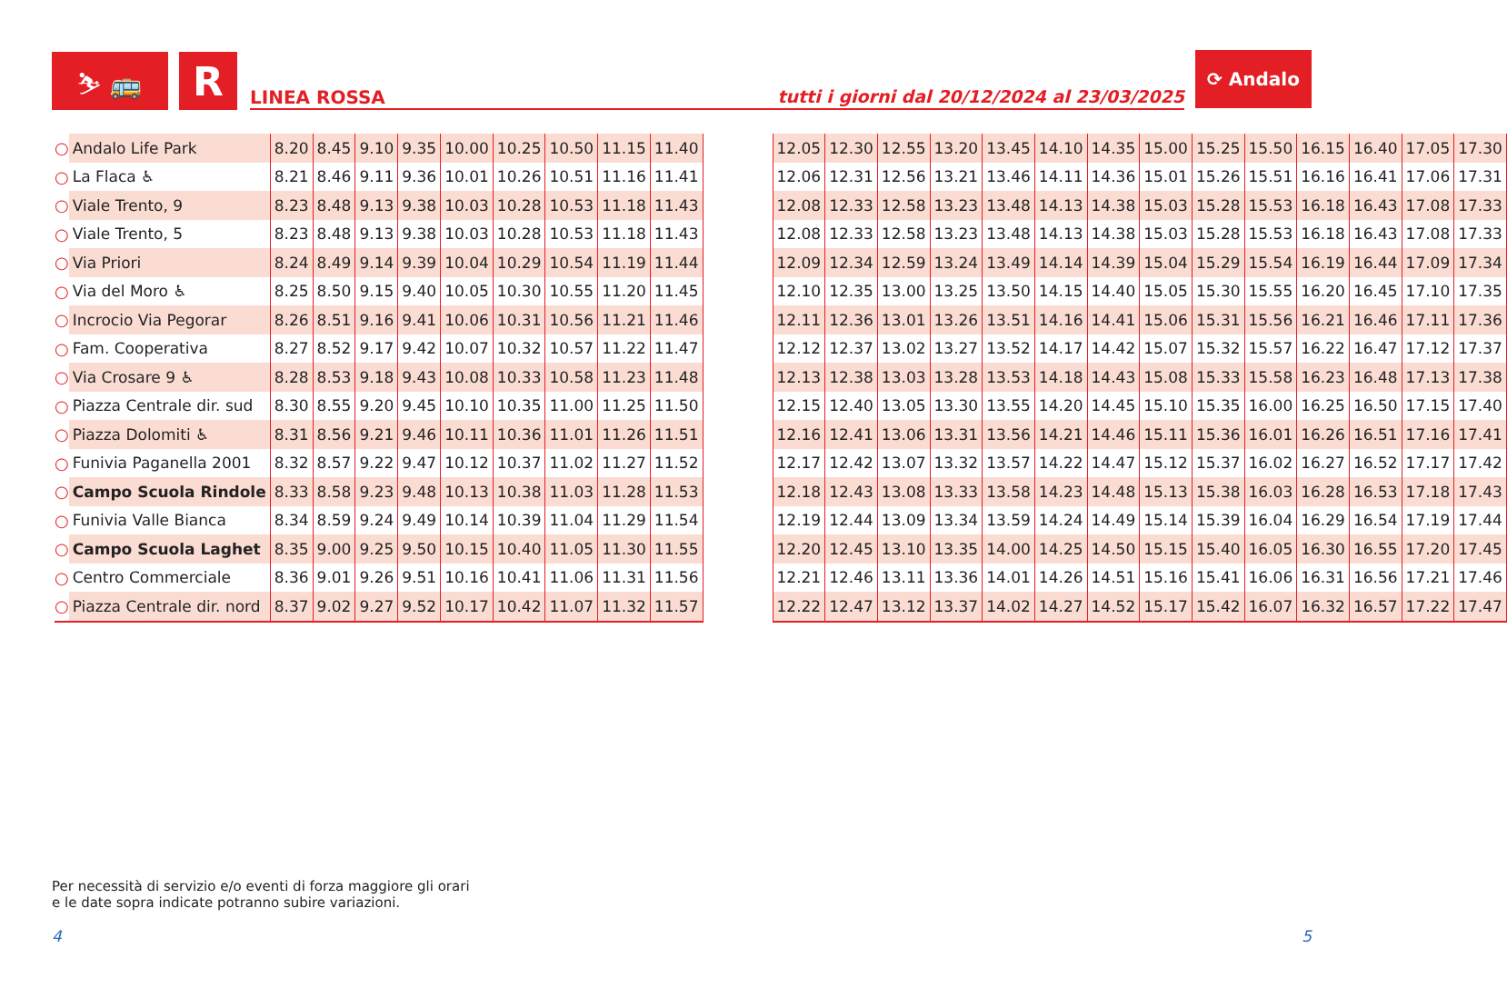⛷ 🚌
R
LINEA ROSSA tutti i giorni dal 20/12/2024 al 23/03/2025
⟳ Andalo
| ○ | Andalo Life Park | 8.20 | 8.45 | 9.10 | 9.35 | 10.00 | 10.25 | 10.50 | 11.15 | 11.40 |
| ○ | La Flaca ♿ | 8.21 | 8.46 | 9.11 | 9.36 | 10.01 | 10.26 | 10.51 | 11.16 | 11.41 |
| ○ | Viale Trento, 9 | 8.23 | 8.48 | 9.13 | 9.38 | 10.03 | 10.28 | 10.53 | 11.18 | 11.43 |
| ○ | Viale Trento, 5 | 8.23 | 8.48 | 9.13 | 9.38 | 10.03 | 10.28 | 10.53 | 11.18 | 11.43 |
| ○ | Via Priori | 8.24 | 8.49 | 9.14 | 9.39 | 10.04 | 10.29 | 10.54 | 11.19 | 11.44 |
| ○ | Via del Moro ♿ | 8.25 | 8.50 | 9.15 | 9.40 | 10.05 | 10.30 | 10.55 | 11.20 | 11.45 |
| ○ | Incrocio Via Pegorar | 8.26 | 8.51 | 9.16 | 9.41 | 10.06 | 10.31 | 10.56 | 11.21 | 11.46 |
| ○ | Fam. Cooperativa | 8.27 | 8.52 | 9.17 | 9.42 | 10.07 | 10.32 | 10.57 | 11.22 | 11.47 |
| ○ | Via Crosare 9 ♿ | 8.28 | 8.53 | 9.18 | 9.43 | 10.08 | 10.33 | 10.58 | 11.23 | 11.48 |
| ○ | Piazza Centrale dir. sud | 8.30 | 8.55 | 9.20 | 9.45 | 10.10 | 10.35 | 11.00 | 11.25 | 11.50 |
| ○ | Piazza Dolomiti ♿ | 8.31 | 8.56 | 9.21 | 9.46 | 10.11 | 10.36 | 11.01 | 11.26 | 11.51 |
| ○ | Funivia Paganella 2001 | 8.32 | 8.57 | 9.22 | 9.47 | 10.12 | 10.37 | 11.02 | 11.27 | 11.52 |
| ○ | Campo Scuola Rindole | 8.33 | 8.58 | 9.23 | 9.48 | 10.13 | 10.38 | 11.03 | 11.28 | 11.53 |
| ○ | Funivia Valle Bianca | 8.34 | 8.59 | 9.24 | 9.49 | 10.14 | 10.39 | 11.04 | 11.29 | 11.54 |
| ○ | Campo Scuola Laghet | 8.35 | 9.00 | 9.25 | 9.50 | 10.15 | 10.40 | 11.05 | 11.30 | 11.55 |
| ○ | Centro Commerciale | 8.36 | 9.01 | 9.26 | 9.51 | 10.16 | 10.41 | 11.06 | 11.31 | 11.56 |
| ○ | Piazza Centrale dir. nord | 8.37 | 9.02 | 9.27 | 9.52 | 10.17 | 10.42 | 11.07 | 11.32 | 11.57 |
| 12.05 | 12.30 | 12.55 | 13.20 | 13.45 | 14.10 | 14.35 | 15.00 | 15.25 | 15.50 | 16.15 | 16.40 | 17.05 | 17.30 |
| 12.06 | 12.31 | 12.56 | 13.21 | 13.46 | 14.11 | 14.36 | 15.01 | 15.26 | 15.51 | 16.16 | 16.41 | 17.06 | 17.31 |
| 12.08 | 12.33 | 12.58 | 13.23 | 13.48 | 14.13 | 14.38 | 15.03 | 15.28 | 15.53 | 16.18 | 16.43 | 17.08 | 17.33 |
| 12.08 | 12.33 | 12.58 | 13.23 | 13.48 | 14.13 | 14.38 | 15.03 | 15.28 | 15.53 | 16.18 | 16.43 | 17.08 | 17.33 |
| 12.09 | 12.34 | 12.59 | 13.24 | 13.49 | 14.14 | 14.39 | 15.04 | 15.29 | 15.54 | 16.19 | 16.44 | 17.09 | 17.34 |
| 12.10 | 12.35 | 13.00 | 13.25 | 13.50 | 14.15 | 14.40 | 15.05 | 15.30 | 15.55 | 16.20 | 16.45 | 17.10 | 17.35 |
| 12.11 | 12.36 | 13.01 | 13.26 | 13.51 | 14.16 | 14.41 | 15.06 | 15.31 | 15.56 | 16.21 | 16.46 | 17.11 | 17.36 |
| 12.12 | 12.37 | 13.02 | 13.27 | 13.52 | 14.17 | 14.42 | 15.07 | 15.32 | 15.57 | 16.22 | 16.47 | 17.12 | 17.37 |
| 12.13 | 12.38 | 13.03 | 13.28 | 13.53 | 14.18 | 14.43 | 15.08 | 15.33 | 15.58 | 16.23 | 16.48 | 17.13 | 17.38 |
| 12.15 | 12.40 | 13.05 | 13.30 | 13.55 | 14.20 | 14.45 | 15.10 | 15.35 | 16.00 | 16.25 | 16.50 | 17.15 | 17.40 |
| 12.16 | 12.41 | 13.06 | 13.31 | 13.56 | 14.21 | 14.46 | 15.11 | 15.36 | 16.01 | 16.26 | 16.51 | 17.16 | 17.41 |
| 12.17 | 12.42 | 13.07 | 13.32 | 13.57 | 14.22 | 14.47 | 15.12 | 15.37 | 16.02 | 16.27 | 16.52 | 17.17 | 17.42 |
| 12.18 | 12.43 | 13.08 | 13.33 | 13.58 | 14.23 | 14.48 | 15.13 | 15.38 | 16.03 | 16.28 | 16.53 | 17.18 | 17.43 |
| 12.19 | 12.44 | 13.09 | 13.34 | 13.59 | 14.24 | 14.49 | 15.14 | 15.39 | 16.04 | 16.29 | 16.54 | 17.19 | 17.44 |
| 12.20 | 12.45 | 13.10 | 13.35 | 14.00 | 14.25 | 14.50 | 15.15 | 15.40 | 16.05 | 16.30 | 16.55 | 17.20 | 17.45 |
| 12.21 | 12.46 | 13.11 | 13.36 | 14.01 | 14.26 | 14.51 | 15.16 | 15.41 | 16.06 | 16.31 | 16.56 | 17.21 | 17.46 |
| 12.22 | 12.47 | 13.12 | 13.37 | 14.02 | 14.27 | 14.52 | 15.17 | 15.42 | 16.07 | 16.32 | 16.57 | 17.22 | 17.47 |
Per necessità di servizio e/o eventi di forza maggiore gli orari
e le date sopra indicate potranno subire variazioni.
4 5